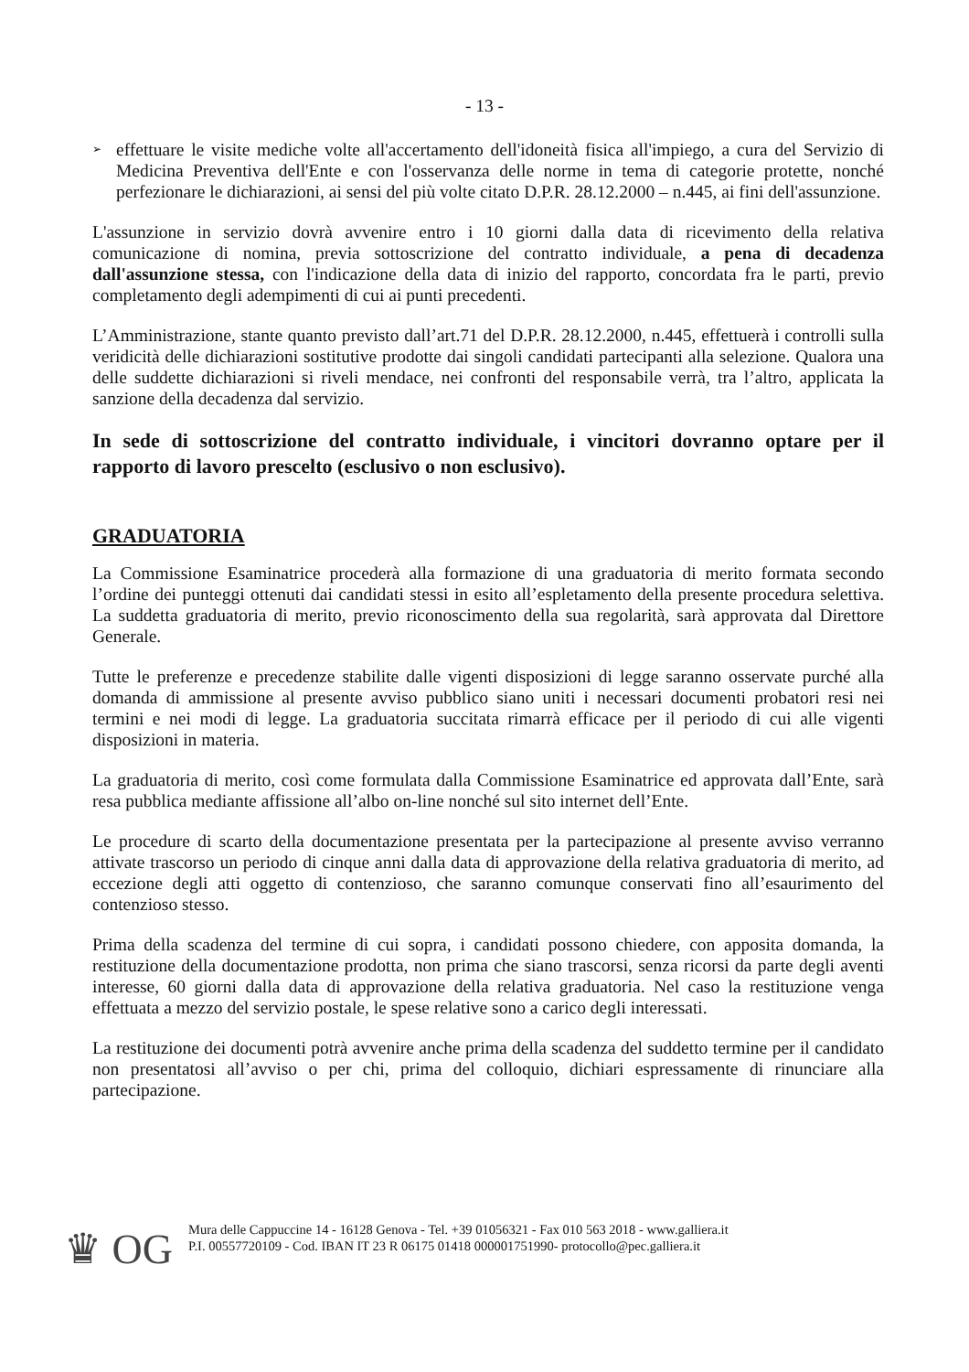- 13 -
➢
effettuare le visite mediche volte all'accertamento dell'idoneità fisica all'impiego, a cura del Servizio di Medicina Preventiva dell'Ente e con l'osservanza delle norme in tema di categorie protette, nonché perfezionare le dichiarazioni, ai sensi del più volte citato D.P.R. 28.12.2000 – n.445, ai fini dell'assunzione.
L'assunzione in servizio dovrà avvenire entro i 10 giorni dalla data di ricevimento della relativa comunicazione di nomina, previa sottoscrizione del contratto individuale, a pena di decadenza dall'assunzione stessa, con l'indicazione della data di inizio del rapporto, concordata fra le parti, previo completamento degli adempimenti di cui ai punti precedenti.
L’Amministrazione, stante quanto previsto dall’art.71 del D.P.R. 28.12.2000, n.445, effettuerà i controlli sulla veridicità delle dichiarazioni sostitutive prodotte dai singoli candidati partecipanti alla selezione. Qualora una delle suddette dichiarazioni si riveli mendace, nei confronti del responsabile verrà, tra l’altro, applicata la sanzione della decadenza dal servizio.
In sede di sottoscrizione del contratto individuale, i vincitori dovranno optare per il rapporto di lavoro prescelto (esclusivo o non esclusivo).
GRADUATORIA
La Commissione Esaminatrice procederà alla formazione di una graduatoria di merito formata secondo l’ordine dei punteggi ottenuti dai candidati stessi in esito all’espletamento della presente procedura selettiva. La suddetta graduatoria di merito, previo riconoscimento della sua regolarità, sarà approvata dal Direttore Generale.
Tutte le preferenze e precedenze stabilite dalle vigenti disposizioni di legge saranno osservate purché alla domanda di ammissione al presente avviso pubblico siano uniti i necessari documenti probatori resi nei termini e nei modi di legge. La graduatoria succitata rimarrà efficace per il periodo di cui alle vigenti disposizioni in materia.
La graduatoria di merito, così come formulata dalla Commissione Esaminatrice ed approvata dall’Ente, sarà resa pubblica mediante affissione all’albo on-line nonché sul sito internet dell’Ente.
Le procedure di scarto della documentazione presentata per la partecipazione al presente avviso verranno attivate trascorso un periodo di cinque anni dalla data di approvazione della relativa graduatoria di merito, ad eccezione degli atti oggetto di contenzioso, che saranno comunque conservati fino all’esaurimento del contenzioso stesso.
Prima della scadenza del termine di cui sopra, i candidati possono chiedere, con apposita domanda, la restituzione della documentazione prodotta, non prima che siano trascorsi, senza ricorsi da parte degli aventi interesse, 60 giorni dalla data di approvazione della relativa graduatoria. Nel caso la restituzione venga effettuata a mezzo del servizio postale, le spese relative sono a carico degli interessati.
La restituzione dei documenti potrà avvenire anche prima della scadenza del suddetto termine per il candidato non presentatosi all’avviso o per chi, prima del colloquio, dichiari espressamente di rinunciare alla partecipazione.
♛ OG
Mura delle Cappuccine 14 - 16128 Genova - Tel. +39 01056321 - Fax 010 563 2018 - www.galliera.it
P.I. 00557720109 - Cod. IBAN IT 23 R 06175 01418 000001751990- protocollo@pec.galliera.it